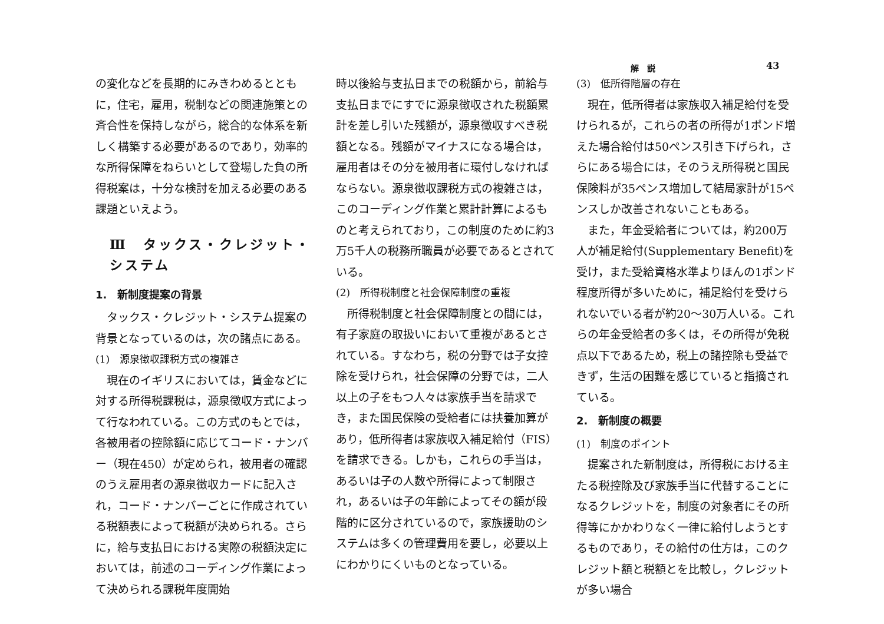解説 43
の変化などを長期的にみきわめるとともに，住宅，雇用，税制などの関連施策との斉合性を保持しながら，総合的な体系を新しく構築する必要があるのであり，効率的な所得保障をねらいとして登場した負の所得税案は，十分な検討を加える必要のある課題といえよう。
Ⅲ　タックス・クレジット・システム
1.　新制度提案の背景
　タックス・クレジット・システム提案の背景となっているのは，次の諸点にある。
(1)　源泉徴収課税方式の複雑さ
　現在のイギリスにおいては，賃金などに対する所得税課税は，源泉徴収方式によって行なわれている。この方式のもとでは，各被用者の控除額に応じてコード・ナンバー（現在450）が定められ，被用者の確認のうえ雇用者の源泉徴収カードに記入され，コード・ナンバーごとに作成されている税額表によって税額が決められる。さらに，給与支払日における実際の税額決定においては，前述のコーディング作業によって決められる課税年度開始
時以後給与支払日までの税額から，前給与支払日までにすでに源泉徴収された税額累計を差し引いた残額が，源泉徴収すべき税額となる。残額がマイナスになる場合は，雇用者はその分を被用者に環付しなければならない。源泉徴収課税方式の複雑さは，このコーディング作業と累計計算によるものと考えられており，この制度のために約3万5千人の税務所職員が必要であるとされている。
(2)　所得税制度と社会保障制度の重複
　所得税制度と社会保障制度との間には，有子家庭の取扱いにおいて重複があるとされている。すなわち，税の分野では子女控除を受けられ，社会保障の分野では，二人以上の子をもつ人々は家族手当を請求でき，また国民保険の受給者には扶養加算があり，低所得者は家族収入補足給付（FIS）を請求できる。しかも，これらの手当は，あるいは子の人数や所得によって制限され，あるいは子の年齢によってその額が段階的に区分されているので，家族援助のシステムは多くの管理費用を要し，必要以上にわかりにくいものとなっている。
(3)　低所得階層の存在
　現在，低所得者は家族収入補足給付を受けられるが，これらの者の所得が1ポンド増えた場合給付は50ペンス引き下げられ，さらにある場合には，そのうえ所得税と国民保険料が35ペンス増加して結局家計が15ペンスしか改善されないこともある。
　また，年金受給者については，約200万人が補足給付(Supplementary Benefit)を受け，また受給資格水準よりほんの1ポンド程度所得が多いために，補足給付を受けられないでいる者が約20～30万人いる。これらの年金受給者の多くは，その所得が免税点以下であるため，税上の諸控除も受益できず，生活の困難を感じていると指摘されている。
2.　新制度の概要
(1)　制度のポイント
　提案された新制度は，所得税における主たる税控除及び家族手当に代替することになるクレジットを，制度の対象者にその所得等にかかわりなく一律に給付しようとするものであり，その給付の仕方は，このクレジット額と税額とを比較し，クレジットが多い場合